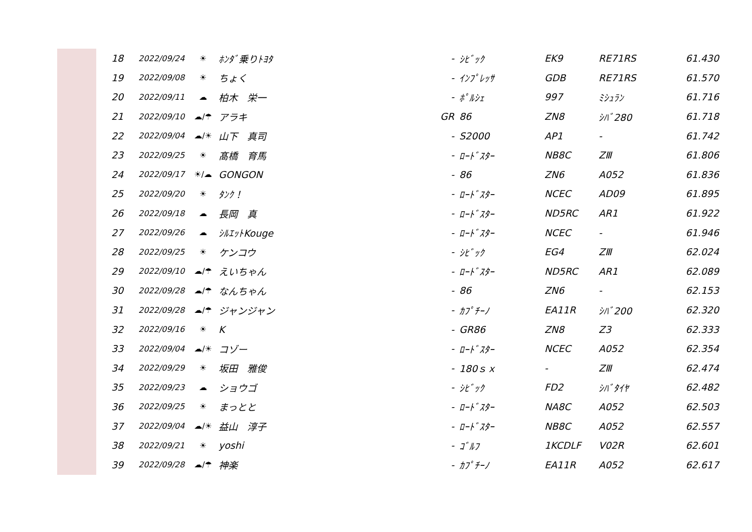| 18 | 2022/09/24 | ☀ | ﾎﾝﾀﾞ乗りﾄﾖﾀ | - | ｼﾋﾞｯｸ | EK9 | RE71RS | 61.430 |
| 19 | 2022/09/08 | ☀ | ちょく | - | ｲﾝﾌﾟﾚｯｻ | GDB | RE71RS | 61.570 |
| 20 | 2022/09/11 | ☁ | 柏木 栄一 | - | ﾎﾟﾙｼｪ | 997 | ﾐｼｭﾗﾝ | 61.716 |
| 21 | 2022/09/10 | ☁/☂ | アラキ | GR | 86 | ZN8 | ｼﾊﾞ280 | 61.718 |
| 22 | 2022/09/04 | ☁/☀ | 山下 真司 | - | S2000 | AP1 | - | 61.742 |
| 23 | 2022/09/25 | ☀ | 髙橋 育馬 | - | ﾛｰﾄﾞｽﾀｰ | NB8C | ZⅢ | 61.806 |
| 24 | 2022/09/17 | ☀/☁ | GONGON | - | 86 | ZN6 | A052 | 61.836 |
| 25 | 2022/09/20 | ☀ | ﾀﾝｸ！ | - | ﾛｰﾄﾞｽﾀｰ | NCEC | AD09 | 61.895 |
| 26 | 2022/09/18 | ☁ | 長岡 真 | - | ﾛｰﾄﾞｽﾀｰ | ND5RC | AR1 | 61.922 |
| 27 | 2022/09/26 | ☁ | ｼﾙｴｯﾄKouge | - | ﾛｰﾄﾞｽﾀｰ | NCEC | - | 61.946 |
| 28 | 2022/09/25 | ☀ | ケンコウ | - | ｼﾋﾞｯｸ | EG4 | ZⅢ | 62.024 |
| 29 | 2022/09/10 | ☁/☂ | えいちゃん | - | ﾛｰﾄﾞｽﾀｰ | ND5RC | AR1 | 62.089 |
| 30 | 2022/09/28 | ☁/☂ | なんちゃん | - | 86 | ZN6 | - | 62.153 |
| 31 | 2022/09/28 | ☁/☂ | ジャンジャン | - | ｶﾌﾟﾁｰﾉ | EA11R | ｼﾊﾞ200 | 62.320 |
| 32 | 2022/09/16 | ☀ | K | - | GR86 | ZN8 | Z3 | 62.333 |
| 33 | 2022/09/04 | ☁/☀ | コゾー | - | ﾛｰﾄﾞｽﾀｰ | NCEC | A052 | 62.354 |
| 34 | 2022/09/29 | ☀ | 坂田 雅俊 | - | 180ｓｘ | - | ZⅢ | 62.474 |
| 35 | 2022/09/23 | ☁ | ショウゴ | - | ｼﾋﾞｯｸ | FD2 | ｼﾊﾞﾀｲﾔ | 62.482 |
| 36 | 2022/09/25 | ☀ | まっとと | - | ﾛｰﾄﾞｽﾀｰ | NA8C | A052 | 62.503 |
| 37 | 2022/09/04 | ☁/☀ | 益山 淳子 | - | ﾛｰﾄﾞｽﾀｰ | NB8C | A052 | 62.557 |
| 38 | 2022/09/21 | ☀ | yoshi | - | ｺﾞﾙﾌ | 1KCDLF | V02R | 62.601 |
| 39 | 2022/09/28 | ☁/☂ | 神楽 | - | ｶﾌﾟﾁｰﾉ | EA11R | A052 | 62.617 |